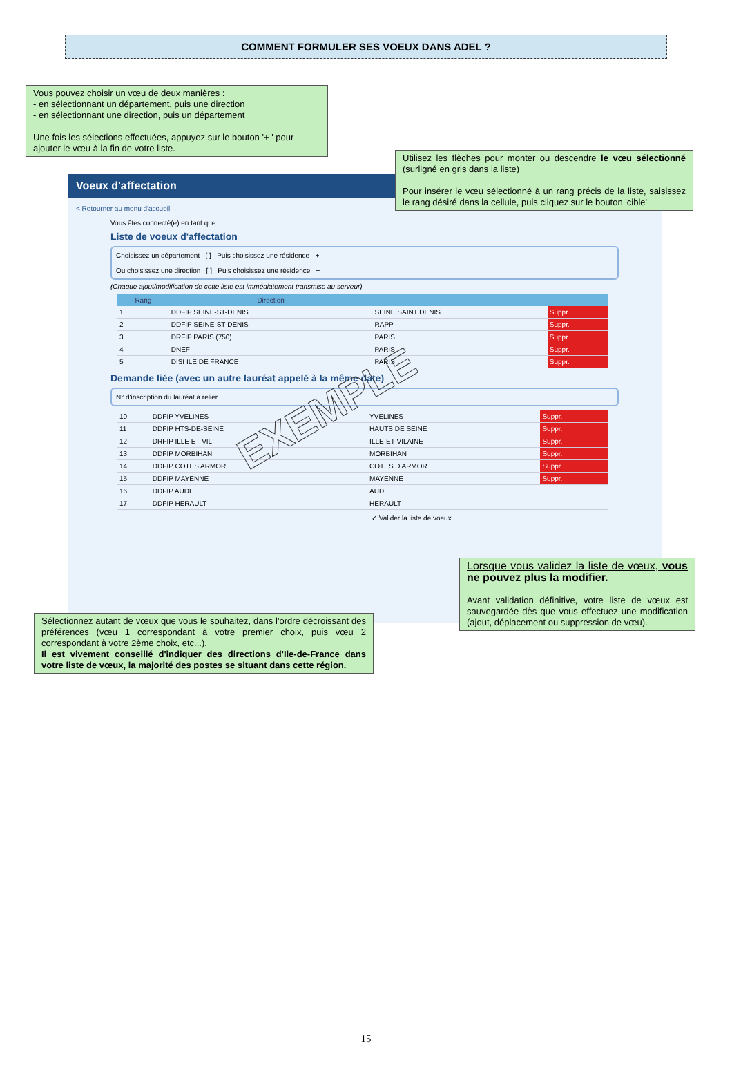COMMENT FORMULER SES VOEUX DANS ADEL ?
Vous pouvez choisir un vœu de deux manières :
- en sélectionnant un département, puis une direction
- en sélectionnant une direction, puis un département
Une fois les sélections effectuées, appuyez sur le bouton '+ ' pour ajouter le vœu à la fin de votre liste.
Voeux d'affectation
< Retourner au menu d'accueil
Vous êtes connecté(e) en tant que
Liste de voeux d'affectation
Choisissez un département [ ] Puis choisissez une résidence +
Ou choisissez une direction [ ] Puis choisissez une résidence +
(Chaque ajout/modification de cette liste est immédiatement transmise au serveur)
| Rang | Direction | | |
| --- | --- | --- | --- |
| 1 | DDFIP SEINE-ST-DENIS | SEINE SAINT DENIS | Suppr. |
| 2 | DDFIP SEINE-ST-DENIS | RAPP | Suppr. |
| 3 | DRFIP PARIS (750) | PARIS | Suppr. |
| 4 | DNEF | PARIS | Suppr. |
| 5 | DISI ILE DE FRANCE | PARIS | Suppr. |
Demande liée (avec un autre lauréat appelé à la même date)
N° d'inscription du lauréat à relier
| 10 | DDFIP YVELINES | YVELINES | Suppr. |
| 11 | DDFIP HTS-DE-SEINE | HAUTS DE SEINE | Suppr. |
| 12 | DRFIP ILLE ET VIL | ILLE-ET-VILAINE | Suppr. |
| 13 | DDFIP MORBIHAN | MORBIHAN | Suppr. |
| 14 | DDFIP COTES ARMOR | COTES D'ARMOR | Suppr. |
| 15 | DDFIP MAYENNE | MAYENNE | Suppr. |
| 16 | DDFIP AUDE | AUDE | |
| 17 | DDFIP HERAULT | HERAULT | |
✓ Valider la liste de voeux
EXEMPLE
Utilisez les flèches pour monter ou descendre le vœu sélectionné (surligné en gris dans la liste)
Pour insérer le vœu sélectionné à un rang précis de la liste, saisissez le rang désiré dans la cellule, puis cliquez sur le bouton 'cible'
Lorsque vous validez la liste de vœux, vous ne pouvez plus la modifier.
Avant validation définitive, votre liste de vœux est sauvegardée dès que vous effectuez une modification (ajout, déplacement ou suppression de vœu).
Sélectionnez autant de vœux que vous le souhaitez, dans l'ordre décroissant des préférences (vœu 1 correspondant à votre premier choix, puis vœu 2 correspondant à votre 2ème choix, etc...).
Il est vivement conseillé d'indiquer des directions d'Ile-de-France dans votre liste de vœux, la majorité des postes se situant dans cette région.
15